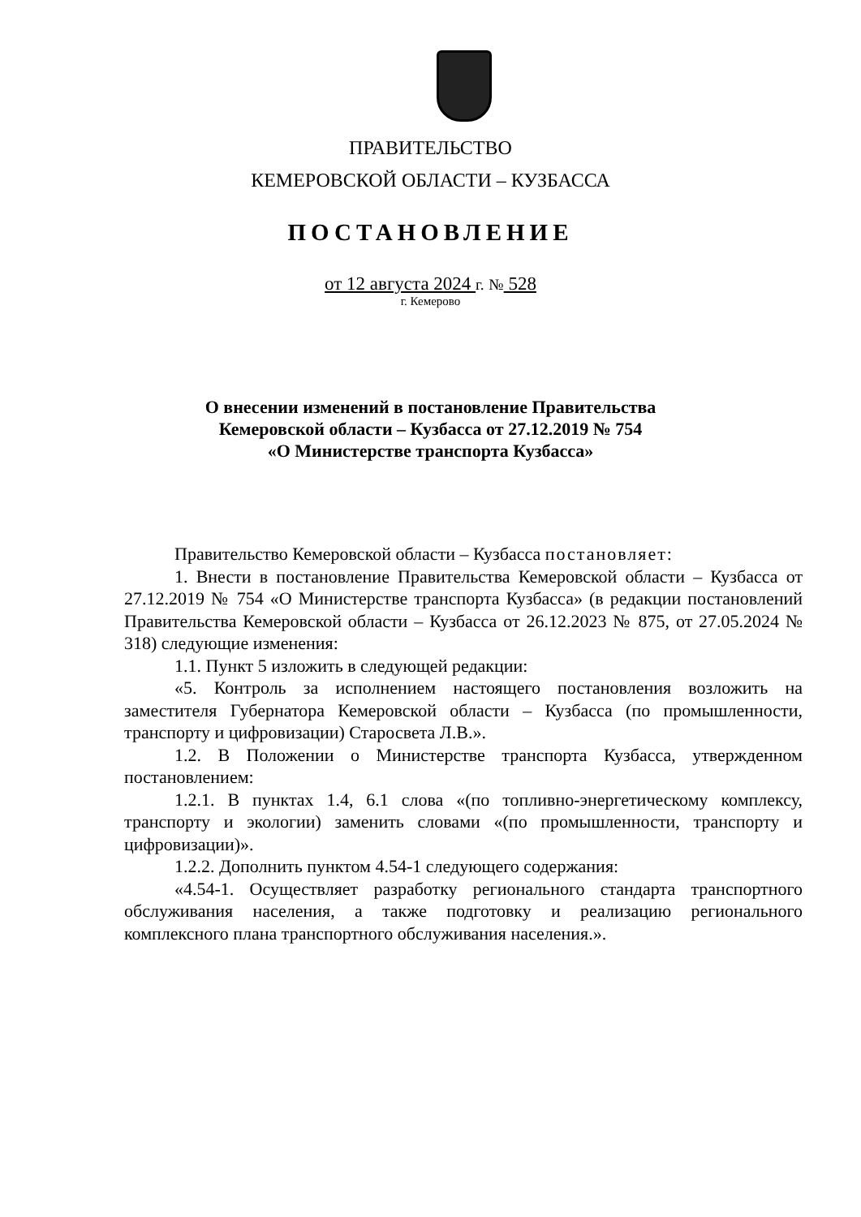ПРАВИТЕЛЬСТВО
КЕМЕРОВСКОЙ ОБЛАСТИ – КУЗБАССА
ПОСТАНОВЛЕНИЕ
от 12 августа 2024 г. № 528
г. Кемерово
О внесении изменений в постановление Правительства
Кемеровской области – Кузбасса от 27.12.2019 № 754
«О Министерстве транспорта Кузбасса»
Правительство Кемеровской области – Кузбасса постановляет:
1. Внести в постановление Правительства Кемеровской области – Кузбасса от 27.12.2019 № 754 «О Министерстве транспорта Кузбасса» (в редакции постановлений Правительства Кемеровской области – Кузбасса от 26.12.2023 № 875, от 27.05.2024 № 318) следующие изменения:
1.1. Пункт 5 изложить в следующей редакции:
«5. Контроль за исполнением настоящего постановления возложить на заместителя Губернатора Кемеровской области – Кузбасса (по промышленности, транспорту и цифровизации) Старосвета Л.В.».
1.2. В Положении о Министерстве транспорта Кузбасса, утвержденном постановлением:
1.2.1. В пунктах 1.4, 6.1 слова «(по топливно-энергетическому комплексу, транспорту и экологии) заменить словами «(по промышленности, транспорту и цифровизации)».
1.2.2. Дополнить пунктом 4.54-1 следующего содержания:
«4.54-1. Осуществляет разработку регионального стандарта транспортного обслуживания населения, а также подготовку и реализацию регионального комплексного плана транспортного обслуживания населения.».